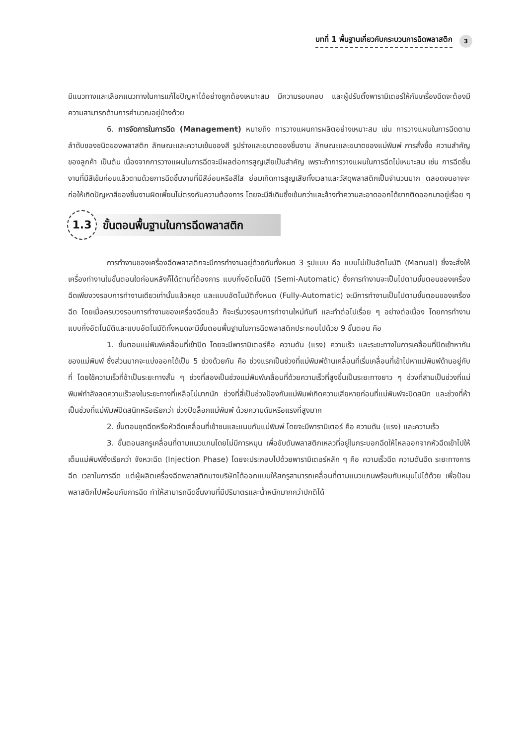บทที่ 1 พื้นฐานเกี่ยวกับกระบวนการฉีดพลาสติก 3
มีแนวทางและเลือกแนวทางในการแก้ไขปัญหาได้อย่างถูกต้องเหมาะสม มีความรอบคอบ และผู้ปรับตั้งพารามิเตอร์ให้กับเครื่องฉีดจะต้องมีความสามารถด้านการคำนวณอยู่บ้างด้วย
6. การจัดการในการฉีด (Management) หมายถึง การวางแผนการผลิตอย่างเหมาะสม เช่น การวางแผนในการฉีดตามลำดับของชนิดของพลาสติก ลักษณะและความเข้มของสี รูปร่างและขนาดของชิ้นงาน ลักษณะและขนาดของแม่พิมพ์ การสั่งซื้อ ความสำคัญของลูกค้า เป็นต้น เนื่องจากการวางแผนในการฉีดจะมีผลต่อการสูญเสียเป็นสำคัญ เพราะถ้าการวางแผนในการฉีดไม่เหมาะสม เช่น การฉีดชิ้นงานที่มีสีเข้มก่อนแล้วตามด้วยการฉีดชิ้นงานที่มีสีอ่อนหรือสีใส ย่อมเกิดการสูญเสียทั้งเวลาและวัสดุพลาสติกเป็นจำนวนมาก ตลอดจนอาจจะก่อให้เกิดปัญหาสีของชิ้นงานผิดเพี้ยนไม่ตรงกับความต้องการ โดยจะมีสีเดิมซึ่งเข้มกว่าและล้างทำความสะอาดออกได้ยากติดออกมาอยู่เรื่อย ๆ
1.3 ขั้นตอนพื้นฐานในการฉีดพลาสติก
การทำงานของเครื่องฉีดพลาสติกจะมีการทำงานอยู่ด้วยกันทั้งหมด 3 รูปแบบ คือ แบบไม่เป็นอัตโนมัติ (Manual) ซึ่งจะสั่งให้เครื่องทำงานในขั้นตอนใดก่อนหลังก็ได้ตามที่ต้องการ แบบกึ่งอัตโนมัติ (Semi-Automatic) ซึ่งการทำงานจะเป็นไปตามขั้นตอนของเครื่องฉีดเพียงวงรอบการทำงานเดียวเท่านั้นแล้วหยุด และแบบอัตโนมัติทั้งหมด (Fully-Automatic) จะมีการทำงานเป็นไปตามขั้นตอนของเครื่องฉีด โดยเมื่อครบวงรอบการทำงานของเครื่องฉีดแล้ว ก็จะเริ่มวงรอบการทำงานใหม่ทันที และทำต่อไปเรื่อย ๆ อย่างต่อเนื่อง โดยการทำงานแบบกึ่งอัตโนมัติและแบบอัตโนมัติทั้งหมดจะมีขั้นตอนพื้นฐานในการฉีดพลาสติกประกอบไปด้วย 9 ขั้นตอน คือ
1. ขั้นตอนแม่พิมพ์เคลื่อนที่เข้าปิด โดยจะมีพารามิเตอร์คือ ความดัน (แรง) ความเร็ว และระยะทางในการเคลื่อนที่ปิดเข้าหากันของแม่พิมพ์ ซึ่งส่วนมากจะแบ่งออกได้เป็น 5 ช่วงด้วยกัน คือ ช่วงแรกเป็นช่วงที่แม่พิมพ์ด้านเคลื่อนที่เริ่มเคลื่อนที่เข้าไปหาแม่พิมพ์ด้านอยู่กับที่ โดยใช้ความเร็วที่ช้าเป็นระยะทางสั้น ๆ ช่วงที่สองเป็นช่วงแม่พิมพ์เคลื่อนที่ด้วยความเร็วที่สูงขึ้นเป็นระยะทางยาว ๆ ช่วงที่สามเป็นช่วงที่แม่พิมพ์กำลังลดความเร็วลงในระยะทางที่เหลือไม่มากนัก ช่วงที่สี่เป็นช่วงป้องกันแม่พิมพ์เกิดความเสียหายก่อนที่แม่พิมพ์จะปิดสนิท และช่วงที่ห้าเป็นช่วงที่แม่พิมพ์ปิดสนิทหรือเรียกว่า ช่วงปิดล็อกแม่พิมพ์ ด้วยความดันหรือแรงที่สูงมาก
2. ขั้นตอนชุดฉีดหรือหัวฉีดเคลื่อนที่เข้าชนและแนบกับแม่พิมพ์ โดยจะมีพารามิเตอร์ คือ ความดัน (แรง) และความเร็ว
3. ขั้นตอนสกรูเคลื่อนที่ตามแนวแกนโดยไม่มีการหมุน เพื่อขับดันพลาสติกเหลวที่อยู่ในกระบอกฉีดให้ไหลออกจากหัวฉีดเข้าไปให้เต็มแม่พิมพ์ซึ่งเรียกว่า จังหวะฉีด (Injection Phase) โดยจะประกอบไปด้วยพารามิเตอร์หลัก ๆ คือ ความเร็วฉีด ความดันฉีด ระยะทางการฉีด เวลาในการฉีด แต่ผู้ผลิตเครื่องฉีดพลาสติกบางบริษัทได้ออกแบบให้สกรูสามารถเคลื่อนที่ตามแนวแกนพร้อมกับหมุนไปได้ด้วย เพื่อป้อนพลาสติกไปพร้อมกับการฉีด ทำให้สามารถฉีดชิ้นงานที่มีปริมาตรและน้ำหนักมากกว่าปกติได้